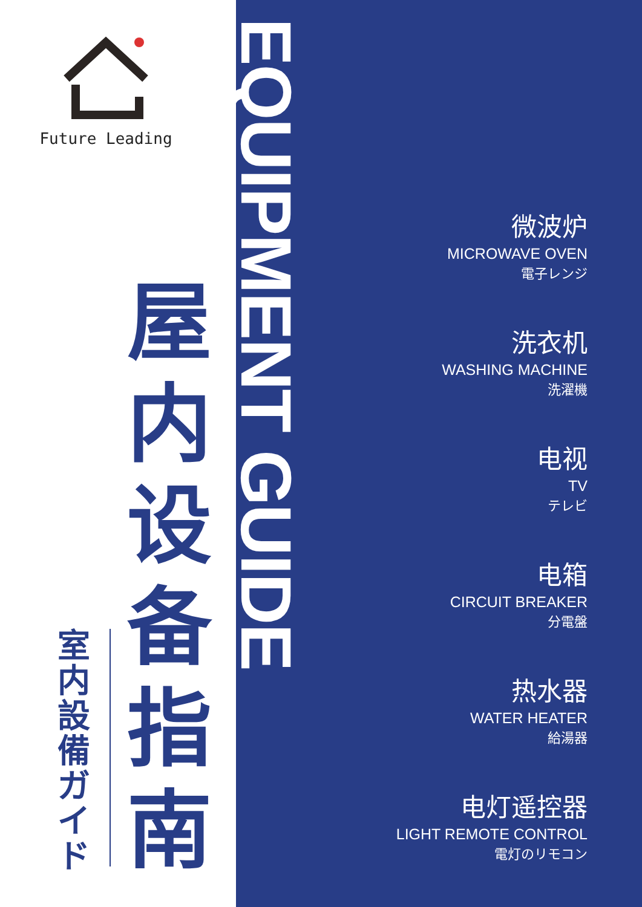Future Leading
屋内设备指南
室内設備ガイド
EQUIPMENT GUIDE
微波炉
MICROWAVE OVEN
電子レンジ
洗衣机
WASHING MACHINE
洗濯機
电视
TV
テレビ
电箱
CIRCUIT BREAKER
分電盤
热水器
WATER HEATER
給湯器
电灯遥控器
LIGHT REMOTE CONTROL
電灯のリモコン